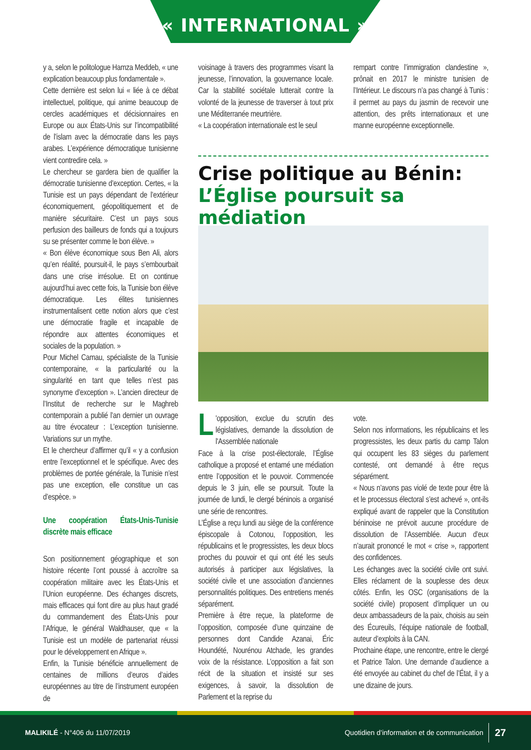« INTERNATIONAL »
y a, selon le politologue Hamza Meddeb, « une explication beaucoup plus fondamentale ».
Cette dernière est selon lui « liée à ce débat intellectuel, politique, qui anime beaucoup de cercles académiques et décisionnaires en Europe ou aux États-Unis sur l’incompatibilité de l’islam avec la démocratie dans les pays arabes. L’expérience démocratique tunisienne vient contredire cela. »
Le chercheur se gardera bien de qualifier la démocratie tunisienne d’exception. Certes, « la Tunisie est un pays dépendant de l’extérieur économiquement, géopolitiquement et de manière sécuritaire. C’est un pays sous perfusion des bailleurs de fonds qui a toujours su se présenter comme le bon élève. »
« Bon élève économique sous Ben Ali, alors qu’en réalité, poursuit-il, le pays s’embourbait dans une crise irrésolue. Et on continue aujourd’hui avec cette fois, la Tunisie bon élève démocratique. Les élites tunisiennes instrumentalisent cette notion alors que c’est une démocratie fragile et incapable de répondre aux attentes économiques et sociales de la population. »
Pour Michel Camau, spécialiste de la Tunisie contemporaine, « la particularité ou la singularité en tant que telles n’est pas synonyme d’exception ». L’ancien directeur de l’Institut de recherche sur le Maghreb contemporain a publié l’an dernier un ouvrage au titre évocateur : L’exception tunisienne. Variations sur un mythe.
Et le chercheur d’affirmer qu’il « y a confusion entre l’exceptionnel et le spécifique. Avec des problèmes de portée générale, la Tunisie n’est pas une exception, elle constitue un cas d’espèce. »
Une coopération États-Unis-Tunisie discrète mais efficace
Son positionnement géographique et son histoire récente l’ont poussé à accroître sa coopération militaire avec les États-Unis et l’Union européenne. Des échanges discrets, mais efficaces qui font dire au plus haut gradé du commandement des États-Unis pour l’Afrique, le général Waldhauser, que « la Tunisie est un modèle de partenariat réussi pour le développement en Afrique ».
Enfin, la Tunisie bénéficie annuellement de centaines de millions d’euros d’aides européennes au titre de l’instrument européen de
voisinage à travers des programmes visant la jeunesse, l’innovation, la gouvernance locale. Car la stabilité sociétale lutterait contre la volonté de la jeunesse de traverser à tout prix une Méditerranée meurtrière.
« La coopération internationale est le seul
rempart contre l’immigration clandestine », prônait en 2017 le ministre tunisien de l’Intérieur. Le discours n’a pas changé à Tunis : il permet au pays du jasmin de recevoir une attention, des prêts internationaux et une manne européenne exceptionnelle.
Crise politique au Bénin: L’Église poursuit sa médiation
L 'opposition, exclue du scrutin des législatives, demande la dissolution de l'Assemblée nationale
Face à la crise post-électorale, l’Église catholique a proposé et entamé une médiation entre l’opposition et le pouvoir. Commencée depuis le 3 juin, elle se poursuit. Toute la journée de lundi, le clergé béninois a organisé une série de rencontres.
L’Église a reçu lundi au siège de la conférence épiscopale à Cotonou, l’opposition, les républicains et le progressistes, les deux blocs proches du pouvoir et qui ont été les seuls autorisés à participer aux législatives, la société civile et une association d’anciennes personnalités politiques. Des entretiens menés séparément.
Première à être reçue, la plateforme de l’opposition, composée d’une quinzaine de personnes dont Candide Azanai, Éric Houndété, Nourénou Atchade, les grandes voix de la résistance. L’opposition a fait son récit de la situation et insisté sur ses exigences, à savoir, la dissolution de Parlement et la reprise du
vote.
Selon nos informations, les républicains et les progressistes, les deux partis du camp Talon qui occupent les 83 sièges du parlement contesté, ont demandé à être reçus séparément.
« Nous n’avons pas violé de texte pour être là et le processus électoral s’est achevé », ont-ils expliqué avant de rappeler que la Constitution béninoise ne prévoit aucune procédure de dissolution de l’Assemblée. Aucun d’eux n’aurait prononcé le mot « crise », rapportent des confidences.
Les échanges avec la société civile ont suivi. Elles réclament de la souplesse des deux côtés. Enfin, les OSC (organisations de la société civile) proposent d’impliquer un ou deux ambassadeurs de la paix, choisis au sein des Écureuils, l’équipe nationale de football, auteur d’exploits à la CAN.
Prochaine étape, une rencontre, entre le clergé et Patrice Talon. Une demande d’audience a été envoyée au cabinet du chef de l’État, il y a une dizaine de jours.
MALIKILÉ - N°406 du 11/07/2019
Quotidien d’information et de communication
27